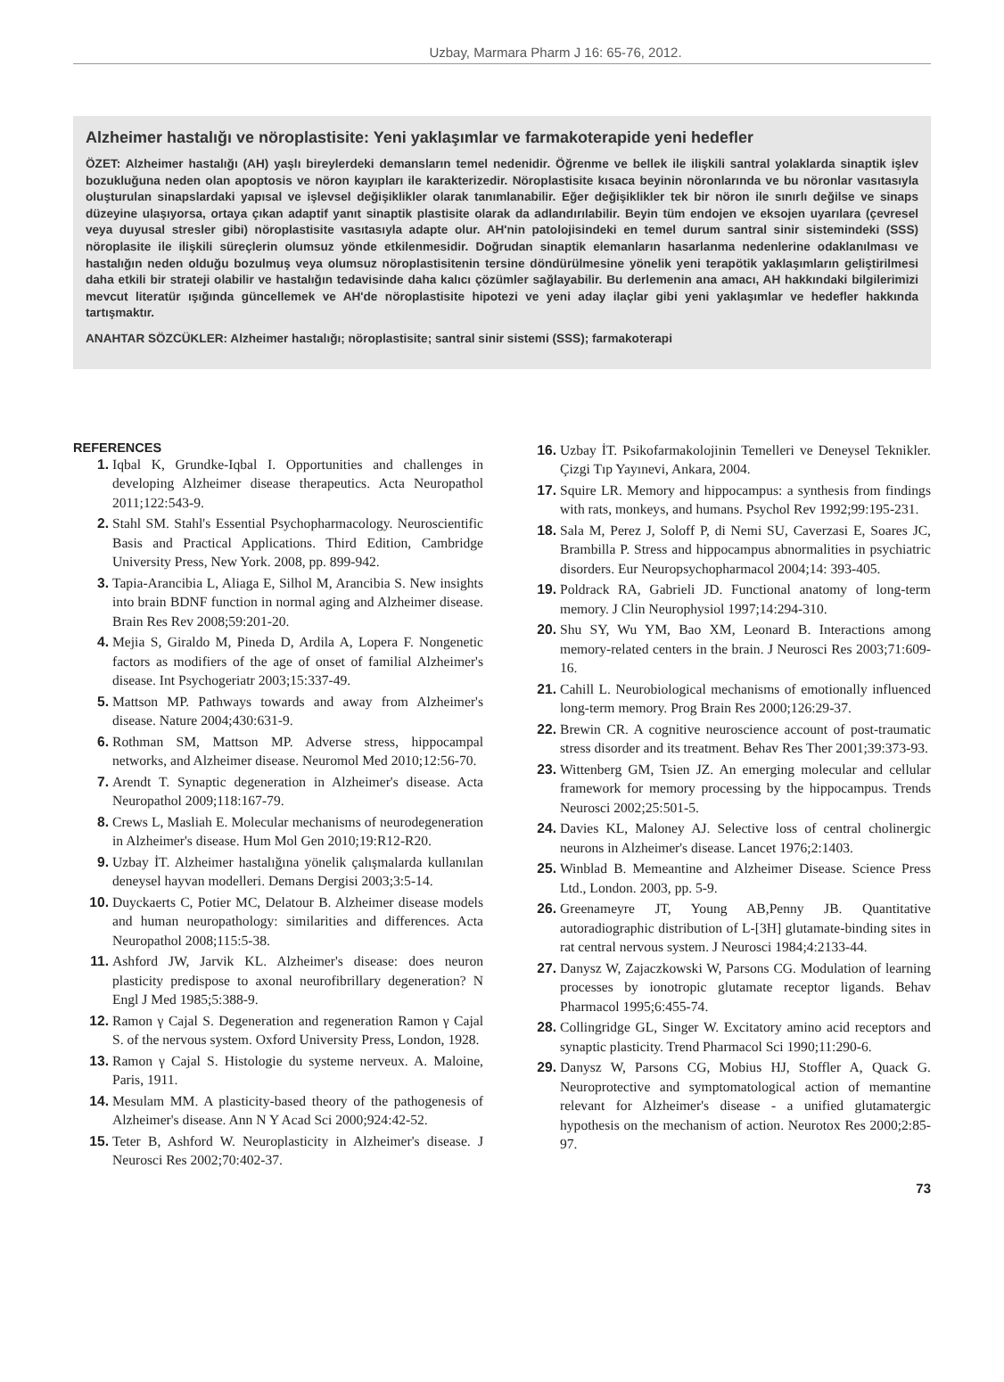Uzbay, Marmara Pharm J 16: 65-76, 2012.
Alzheimer hastalığı ve nöroplastisite: Yeni yaklaşımlar ve farmakoterapide yeni hedefler
ÖZET: Alzheimer hastalığı (AH) yaşlı bireylerdeki demansların temel nedenidir. Öğrenme ve bellek ile ilişkili santral yolaklarda sinaptik işlev bozukluğuna neden olan apoptosis ve nöron kayıpları ile karakterizedir. Nöroplastisite kısaca beyinin nöronlarında ve bu nöronlar vasıtasıyla oluşturulan sinapslardaki yapısal ve işlevsel değişiklikler olarak tanımlanabilir. Eğer değişiklikler tek bir nöron ile sınırlı değilse ve sinaps düzeyine ulaşıyorsa, ortaya çıkan adaptif yanıt sinaptik plastisite olarak da adlandırılabilir. Beyin tüm endojen ve eksojen uyarılara (çevresel veya duyusal stresler gibi) nöroplastisite vasıtasıyla adapte olur. AH'nin patolojisindeki en temel durum santral sinir sistemindeki (SSS) nöroplasite ile ilişkili süreçlerin olumsuz yönde etkilenmesidir. Doğrudan sinaptik elemanların hasarlanma nedenlerine odaklanılması ve hastalığın neden olduğu bozulmuş veya olumsuz nöroplastisitenin tersine döndürülmesine yönelik yeni terapötik yaklaşımların geliştirilmesi daha etkili bir strateji olabilir ve hastalığın tedavisinde daha kalıcı çözümler sağlayabilir. Bu derlemenin ana amacı, AH hakkındaki bilgilerimizi mevcut literatür ışığında güncellemek ve AH'de nöroplastisite hipotezi ve yeni aday ilaçlar gibi yeni yaklaşımlar ve hedefler hakkında tartışmaktır.
ANAHTAR SÖZCÜKLER: Alzheimer hastalığı; nöroplastisite; santral sinir sistemi (SSS); farmakoterapi
REFERENCES
1. Iqbal K, Grundke-Iqbal I. Opportunities and challenges in developing Alzheimer disease therapeutics. Acta Neuropathol 2011;122:543-9.
2. Stahl SM. Stahl's Essential Psychopharmacology. Neuroscientific Basis and Practical Applications. Third Edition, Cambridge University Press, New York. 2008, pp. 899-942.
3. Tapia-Arancibia L, Aliaga E, Silhol M, Arancibia S. New insights into brain BDNF function in normal aging and Alzheimer disease. Brain Res Rev 2008;59:201-20.
4. Mejia S, Giraldo M, Pineda D, Ardila A, Lopera F. Nongenetic factors as modifiers of the age of onset of familial Alzheimer's disease. Int Psychogeriatr 2003;15:337-49.
5. Mattson MP. Pathways towards and away from Alzheimer's disease. Nature 2004;430:631-9.
6. Rothman SM, Mattson MP. Adverse stress, hippocampal networks, and Alzheimer disease. Neuromol Med 2010;12:56-70.
7. Arendt T. Synaptic degeneration in Alzheimer's disease. Acta Neuropathol 2009;118:167-79.
8. Crews L, Masliah E. Molecular mechanisms of neurodegeneration in Alzheimer's disease. Hum Mol Gen 2010;19:R12-R20.
9. Uzbay İT. Alzheimer hastalığına yönelik çalışmalarda kullanılan deneysel hayvan modelleri. Demans Dergisi 2003;3:5-14.
10. Duyckaerts C, Potier MC, Delatour B. Alzheimer disease models and human neuropathology: similarities and differences. Acta Neuropathol 2008;115:5-38.
11. Ashford JW, Jarvik KL. Alzheimer's disease: does neuron plasticity predispose to axonal neurofibrillary degeneration? N Engl J Med 1985;5:388-9.
12. Ramon γ Cajal S. Degeneration and regeneration Ramon γ Cajal S. of the nervous system. Oxford University Press, London, 1928.
13. Ramon γ Cajal S. Histologie du systeme nerveux. A. Maloine, Paris, 1911.
14. Mesulam MM. A plasticity-based theory of the pathogenesis of Alzheimer's disease. Ann N Y Acad Sci 2000;924:42-52.
15. Teter B, Ashford W. Neuroplasticity in Alzheimer's disease. J Neurosci Res 2002;70:402-37.
16. Uzbay İT. Psikofarmakolojinin Temelleri ve Deneysel Teknikler. Çizgi Tıp Yayınevi, Ankara, 2004.
17. Squire LR. Memory and hippocampus: a synthesis from findings with rats, monkeys, and humans. Psychol Rev 1992;99:195-231.
18. Sala M, Perez J, Soloff P, di Nemi SU, Caverzasi E, Soares JC, Brambilla P. Stress and hippocampus abnormalities in psychiatric disorders. Eur Neuropsychopharmacol 2004;14: 393-405.
19. Poldrack RA, Gabrieli JD. Functional anatomy of long-term memory. J Clin Neurophysiol 1997;14:294-310.
20. Shu SY, Wu YM, Bao XM, Leonard B. Interactions among memory-related centers in the brain. J Neurosci Res 2003;71:609-16.
21. Cahill L. Neurobiological mechanisms of emotionally influenced long-term memory. Prog Brain Res 2000;126:29-37.
22. Brewin CR. A cognitive neuroscience account of post-traumatic stress disorder and its treatment. Behav Res Ther 2001;39:373-93.
23. Wittenberg GM, Tsien JZ. An emerging molecular and cellular framework for memory processing by the hippocampus. Trends Neurosci 2002;25:501-5.
24. Davies KL, Maloney AJ. Selective loss of central cholinergic neurons in Alzheimer's disease. Lancet 1976;2:1403.
25. Winblad B. Memeantine and Alzheimer Disease. Science Press Ltd., London. 2003, pp. 5-9.
26. Greenameyre JT, Young AB,Penny JB. Quantitative autoradiographic distribution of L-[3H] glutamate-binding sites in rat central nervous system. J Neurosci 1984;4:2133-44.
27. Danysz W, Zajaczkowski W, Parsons CG. Modulation of learning processes by ionotropic glutamate receptor ligands. Behav Pharmacol 1995;6:455-74.
28. Collingridge GL, Singer W. Excitatory amino acid receptors and synaptic plasticity. Trend Pharmacol Sci 1990;11:290-6.
29. Danysz W, Parsons CG, Mobius HJ, Stoffler A, Quack G. Neuroprotective and symptomatological action of memantine relevant for Alzheimer's disease - a unified glutamatergic hypothesis on the mechanism of action. Neurotox Res 2000;2:85-97.
73